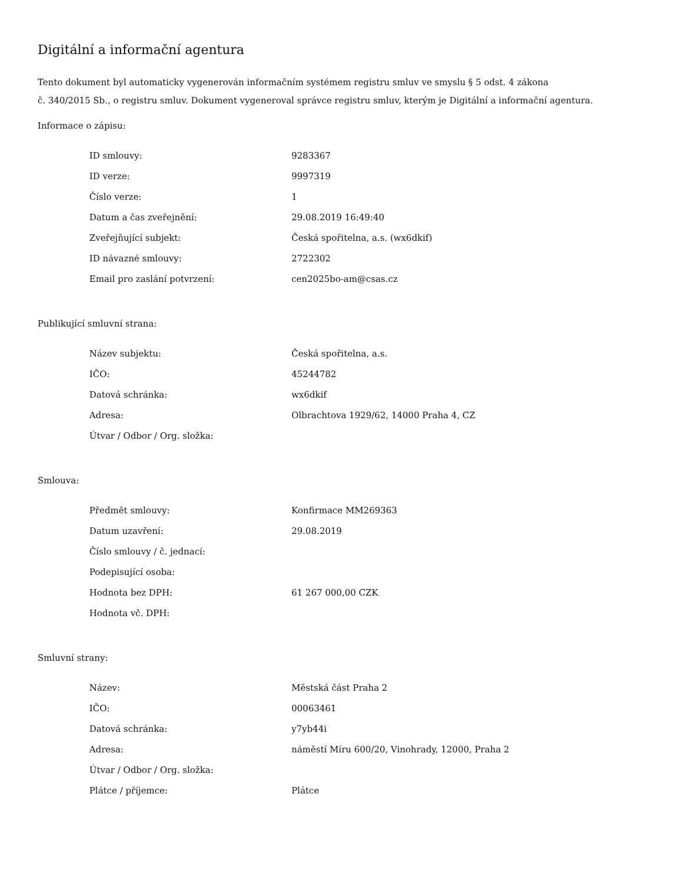Digitální a informační agentura
Tento dokument byl automaticky vygenerován informačním systémem registru smluv ve smyslu § 5 odst. 4 zákona
č. 340/2015 Sb., o registru smluv. Dokument vygeneroval správce registru smluv, kterým je Digitální a informační agentura.
Informace o zápisu:
| ID smlouvy: | 9283367 |
| ID verze: | 9997319 |
| Číslo verze: | 1 |
| Datum a čas zveřejnění: | 29.08.2019 16:49:40 |
| Zveřejňující subjekt: | Česká spořitelna, a.s. (wx6dkif) |
| ID návazné smlouvy: | 2722302 |
| Email pro zaslání potvrzení: | cen2025bo-am@csas.cz |
Publikující smluvní strana:
| Název subjektu: | Česká spořitelna, a.s. |
| IČO: | 45244782 |
| Datová schránka: | wx6dkif |
| Adresa: | Olbrachtova 1929/62, 14000 Praha 4, CZ |
| Útvar / Odbor / Org. složka: | |
Smlouva:
| Předmět smlouvy: | Konfirmace MM269363 |
| Datum uzavření: | 29.08.2019 |
| Číslo smlouvy / č. jednací: | |
| Podepisující osoba: | |
| Hodnota bez DPH: | 61 267 000,00 CZK |
| Hodnota vč. DPH: | |
Smluvní strany:
| Název: | Městská část Praha 2 |
| IČO: | 00063461 |
| Datová schránka: | y7yb44i |
| Adresa: | náměstí Míru 600/20, Vinohrady, 12000, Praha 2 |
| Útvar / Odbor / Org. složka: | |
| Plátce / příjemce: | Plátce |